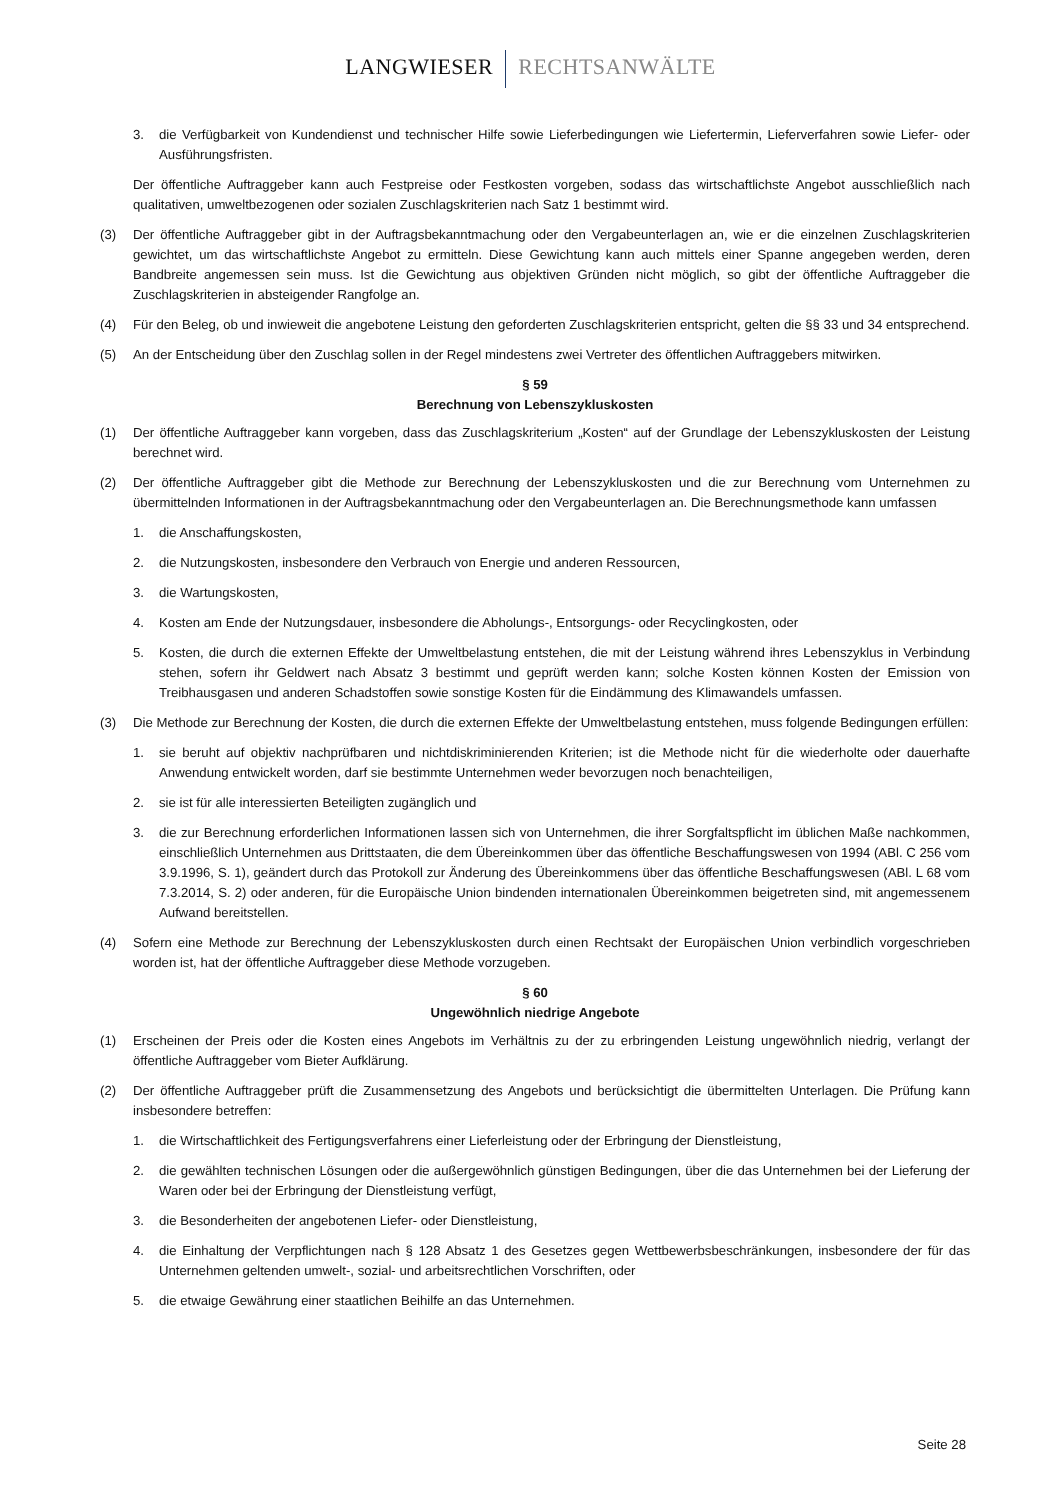LANGWIESER RECHTSANWÄLTE
3. die Verfügbarkeit von Kundendienst und technischer Hilfe sowie Lieferbedingungen wie Liefertermin, Lieferverfahren sowie Liefer- oder Ausführungsfristen.
Der öffentliche Auftraggeber kann auch Festpreise oder Festkosten vorgeben, sodass das wirtschaftlichste Angebot ausschließlich nach qualitativen, umweltbezogenen oder sozialen Zuschlagskriterien nach Satz 1 bestimmt wird.
(3) Der öffentliche Auftraggeber gibt in der Auftragsbekanntmachung oder den Vergabeunterlagen an, wie er die einzelnen Zuschlagskriterien gewichtet, um das wirtschaftlichste Angebot zu ermitteln. Diese Gewichtung kann auch mittels einer Spanne angegeben werden, deren Bandbreite angemessen sein muss. Ist die Gewichtung aus objektiven Gründen nicht möglich, so gibt der öffentliche Auftraggeber die Zuschlagskriterien in absteigender Rangfolge an.
(4) Für den Beleg, ob und inwieweit die angebotene Leistung den geforderten Zuschlagskriterien entspricht, gelten die §§ 33 und 34 entsprechend.
(5) An der Entscheidung über den Zuschlag sollen in der Regel mindestens zwei Vertreter des öffentlichen Auftraggebers mitwirken.
§ 59
Berechnung von Lebenszykluskosten
(1) Der öffentliche Auftraggeber kann vorgeben, dass das Zuschlagskriterium „Kosten“ auf der Grundlage der Lebenszykluskosten der Leistung berechnet wird.
(2) Der öffentliche Auftraggeber gibt die Methode zur Berechnung der Lebenszykluskosten und die zur Berechnung vom Unternehmen zu übermittelnden Informationen in der Auftragsbekanntmachung oder den Vergabeunterlagen an. Die Berechnungsmethode kann umfassen
1. die Anschaffungskosten,
2. die Nutzungskosten, insbesondere den Verbrauch von Energie und anderen Ressourcen,
3. die Wartungskosten,
4. Kosten am Ende der Nutzungsdauer, insbesondere die Abholungs-, Entsorgungs- oder Recyclingkosten, oder
5. Kosten, die durch die externen Effekte der Umweltbelastung entstehen, die mit der Leistung während ihres Lebenszyklus in Verbindung stehen, sofern ihr Geldwert nach Absatz 3 bestimmt und geprüft werden kann; solche Kosten können Kosten der Emission von Treibhausgasen und anderen Schadstoffen sowie sonstige Kosten für die Eindämmung des Klimawandels umfassen.
(3) Die Methode zur Berechnung der Kosten, die durch die externen Effekte der Umweltbelastung entstehen, muss folgende Bedingungen erfüllen:
1. sie beruht auf objektiv nachprüfbaren und nichtdiskriminierenden Kriterien; ist die Methode nicht für die wiederholte oder dauerhafte Anwendung entwickelt worden, darf sie bestimmte Unternehmen weder bevorzugen noch benachteiligen,
2. sie ist für alle interessierten Beteiligten zugänglich und
3. die zur Berechnung erforderlichen Informationen lassen sich von Unternehmen, die ihrer Sorgfaltspflicht im üblichen Maße nachkommen, einschließlich Unternehmen aus Drittstaaten, die dem Übereinkommen über das öffentliche Beschaffungswesen von 1994 (ABl. C 256 vom 3.9.1996, S. 1), geändert durch das Protokoll zur Änderung des Übereinkommens über das öffentliche Beschaffungswesen (ABl. L 68 vom 7.3.2014, S. 2) oder anderen, für die Europäische Union bindenden internationalen Übereinkommen beigetreten sind, mit angemessenem Aufwand bereitstellen.
(4) Sofern eine Methode zur Berechnung der Lebenszykluskosten durch einen Rechtsakt der Europäischen Union verbindlich vorgeschrieben worden ist, hat der öffentliche Auftraggeber diese Methode vorzugeben.
§ 60
Ungewöhnlich niedrige Angebote
(1) Erscheinen der Preis oder die Kosten eines Angebots im Verhältnis zu der zu erbringenden Leistung ungewöhnlich niedrig, verlangt der öffentliche Auftraggeber vom Bieter Aufklärung.
(2) Der öffentliche Auftraggeber prüft die Zusammensetzung des Angebots und berücksichtigt die übermittelten Unterlagen. Die Prüfung kann insbesondere betreffen:
1. die Wirtschaftlichkeit des Fertigungsverfahrens einer Lieferleistung oder der Erbringung der Dienstleistung,
2. die gewählten technischen Lösungen oder die außergewöhnlich günstigen Bedingungen, über die das Unternehmen bei der Lieferung der Waren oder bei der Erbringung der Dienstleistung verfügt,
3. die Besonderheiten der angebotenen Liefer- oder Dienstleistung,
4. die Einhaltung der Verpflichtungen nach § 128 Absatz 1 des Gesetzes gegen Wettbewerbsbeschränkungen, insbesondere der für das Unternehmen geltenden umwelt-, sozial- und arbeitsrechtlichen Vorschriften, oder
5. die etwaige Gewährung einer staatlichen Beihilfe an das Unternehmen.
Seite 28